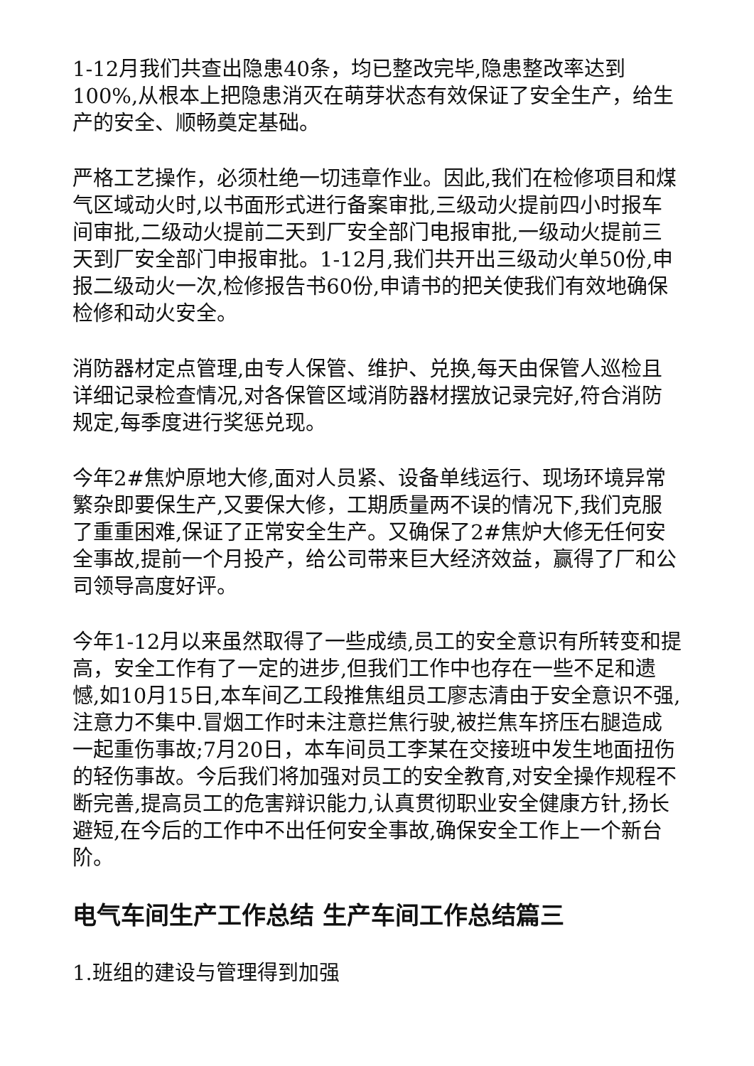1-12月我们共查出隐患40条，均已整改完毕,隐患整改率达到100%,从根本上把隐患消灭在萌芽状态有效保证了安全生产，给生产的安全、顺畅奠定基础。
严格工艺操作，必须杜绝一切违章作业。因此,我们在检修项目和煤气区域动火时,以书面形式进行备案审批,三级动火提前四小时报车间审批,二级动火提前二天到厂安全部门电报审批,一级动火提前三天到厂安全部门申报审批。1-12月,我们共开出三级动火单50份,申报二级动火一次,检修报告书60份,申请书的把关使我们有效地确保检修和动火安全。
消防器材定点管理,由专人保管、维护、兑换,每天由保管人巡检且详细记录检查情况,对各保管区域消防器材摆放记录完好,符合消防规定,每季度进行奖惩兑现。
今年2#焦炉原地大修,面对人员紧、设备单线运行、现场环境异常繁杂即要保生产,又要保大修，工期质量两不误的情况下,我们克服了重重困难,保证了正常安全生产。又确保了2#焦炉大修无任何安全事故,提前一个月投产，给公司带来巨大经济效益，赢得了厂和公司领导高度好评。
今年1-12月以来虽然取得了一些成绩,员工的安全意识有所转变和提高，安全工作有了一定的进步,但我们工作中也存在一些不足和遗憾,如10月15日,本车间乙工段推焦组员工廖志清由于安全意识不强,注意力不集中.冒烟工作时未注意拦焦行驶,被拦焦车挤压右腿造成一起重伤事故;7月20日，本车间员工李某在交接班中发生地面扭伤的轻伤事故。今后我们将加强对员工的安全教育,对安全操作规程不断完善,提高员工的危害辩识能力,认真贯彻职业安全健康方针,扬长避短,在今后的工作中不出任何安全事故,确保安全工作上一个新台阶。
电气车间生产工作总结 生产车间工作总结篇三
1.班组的建设与管理得到加强